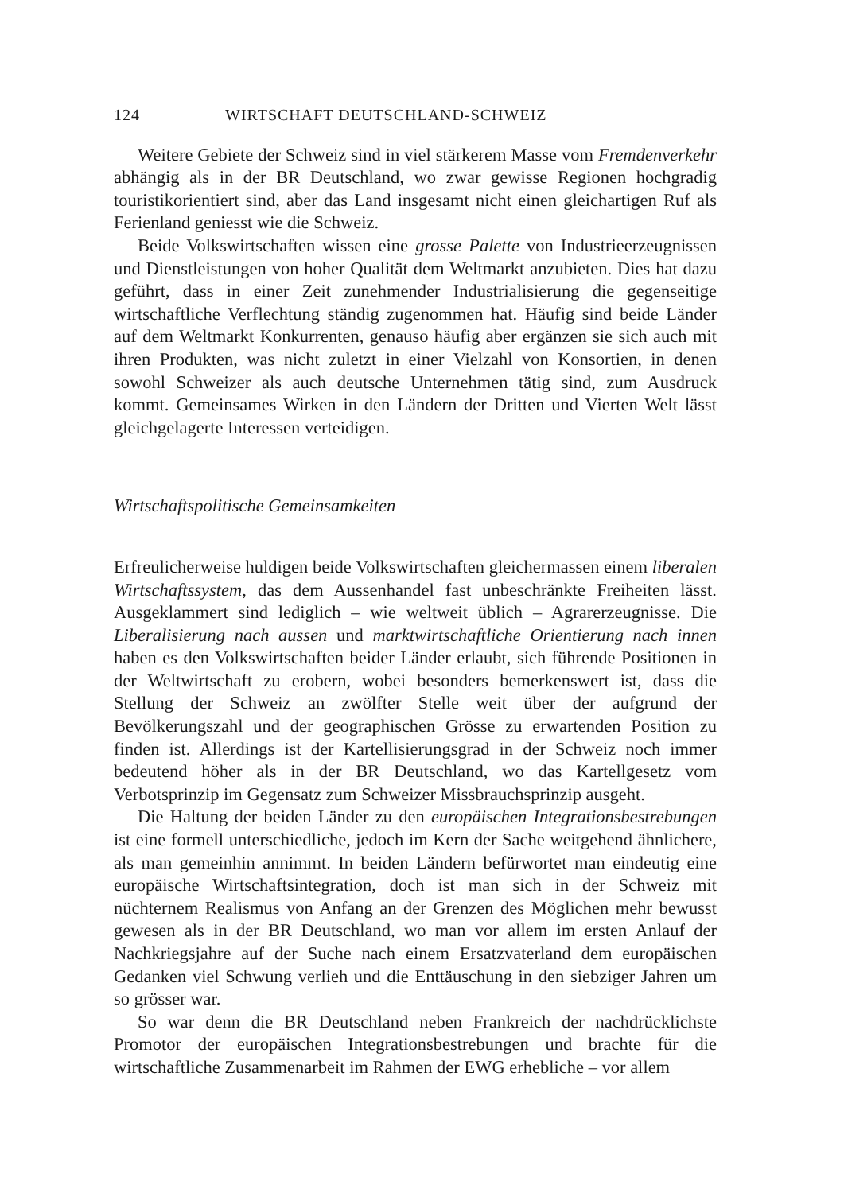124 WIRTSCHAFT DEUTSCHLAND-SCHWEIZ
Weitere Gebiete der Schweiz sind in viel stärkerem Masse vom Fremden­verkehr abhängig als in der BR Deutschland, wo zwar gewisse Regionen hochgradig touristikorientiert sind, aber das Land insgesamt nicht einen gleichartigen Ruf als Ferienland geniesst wie die Schweiz.
Beide Volkswirtschaften wissen eine grosse Palette von Industrieerzeug­nissen und Dienstleistungen von hoher Qualität dem Weltmarkt anzubieten. Dies hat dazu geführt, dass in einer Zeit zunehmender Industrialisierung die gegenseitige wirtschaftliche Verflechtung ständig zugenommen hat. Häufig sind beide Länder auf dem Weltmarkt Konkurrenten, genauso häufig aber ergänzen sie sich auch mit ihren Produkten, was nicht zuletzt in einer Vielzahl von Konsortien, in denen sowohl Schweizer als auch deutsche Unternehmen tätig sind, zum Ausdruck kommt. Gemeinsames Wirken in den Ländern der Dritten und Vierten Welt lässt gleichgelagerte Interessen verteidigen.
Wirtschaftspolitische Gemeinsamkeiten
Erfreulicherweise huldigen beide Volkswirtschaften gleichermassen einem liberalen Wirtschaftssystem, das dem Aussenhandel fast unbeschränkte Frei­heiten lässt. Ausgeklammert sind lediglich – wie weltweit üblich – Agrar­erzeugnisse. Die Liberalisierung nach aussen und marktwirtschaftliche Orien­tierung nach innen haben es den Volkswirtschaften beider Länder erlaubt, sich führende Positionen in der Weltwirtschaft zu erobern, wobei besonders bemerkenswert ist, dass die Stellung der Schweiz an zwölfter Stelle weit über der aufgrund der Bevölkerungszahl und der geographischen Grösse zu erwar­tenden Position zu finden ist. Allerdings ist der Kartellisierungsgrad in der Schweiz noch immer bedeutend höher als in der BR Deutschland, wo das Kartellgesetz vom Verbotsprinzip im Gegensatz zum Schweizer Missbrauchs­prinzip ausgeht.
Die Haltung der beiden Länder zu den europäischen Integrationsbestrebun­gen ist eine formell unterschiedliche, jedoch im Kern der Sache weitgehend ähnlichere, als man gemeinhin annimmt. In beiden Ländern befürwortet man eindeutig eine europäische Wirtschaftsintegration, doch ist man sich in der Schweiz mit nüchternem Realismus von Anfang an der Grenzen des Mög­lichen mehr bewusst gewesen als in der BR Deutschland, wo man vor allem im ersten Anlauf der Nachkriegsjahre auf der Suche nach einem Ersatzvater­land dem europäischen Gedanken viel Schwung verlieh und die Enttäuschung in den siebziger Jahren um so grösser war.
So war denn die BR Deutschland neben Frankreich der nachdrücklichste Promotor der europäischen Integrationsbestrebungen und brachte für die wirtschaftliche Zusammenarbeit im Rahmen der EWG erhebliche – vor allem